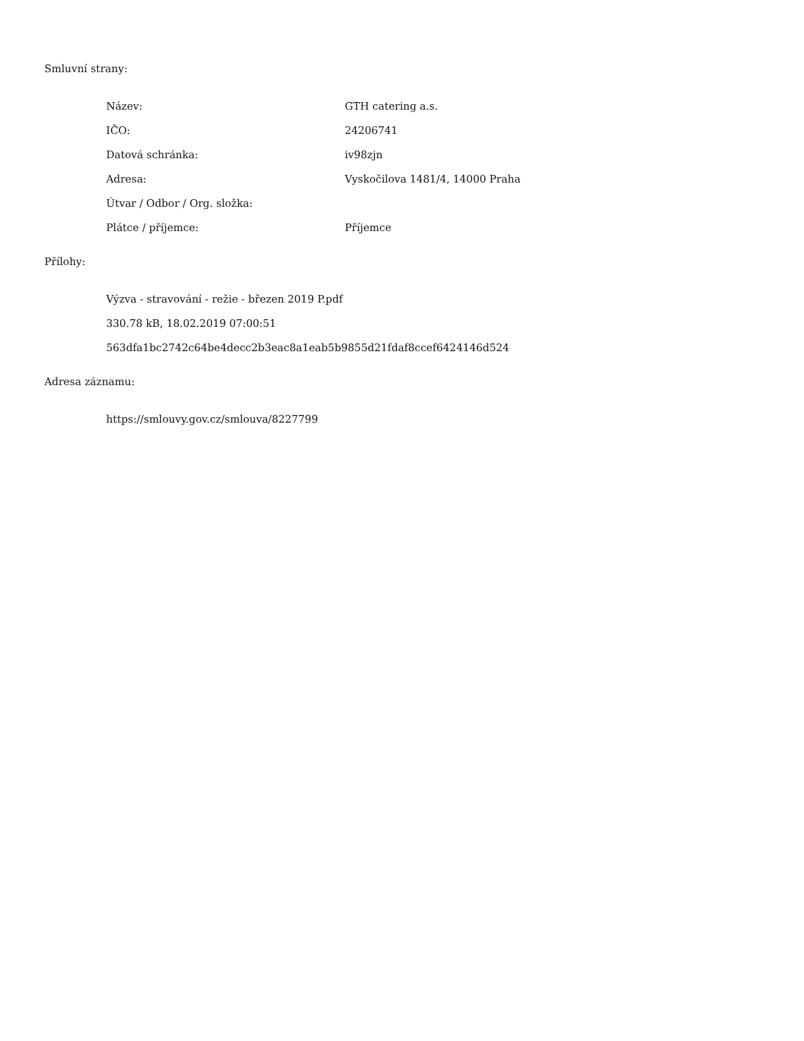Smluvní strany:
Název: GTH catering a.s.
IČO: 24206741
Datová schránka: iv98zjn
Adresa: Vyskočilova 1481/4, 14000 Praha
Útvar / Odbor / Org. složka:
Plátce / příjemce: Příjemce
Přílohy:
Výzva - stravování - režie - březen 2019 P.pdf
330.78 kB, 18.02.2019 07:00:51
563dfa1bc2742c64be4decc2b3eac8a1eab5b9855d21fdaf8ccef6424146d524
Adresa záznamu:
https://smlouvy.gov.cz/smlouva/8227799